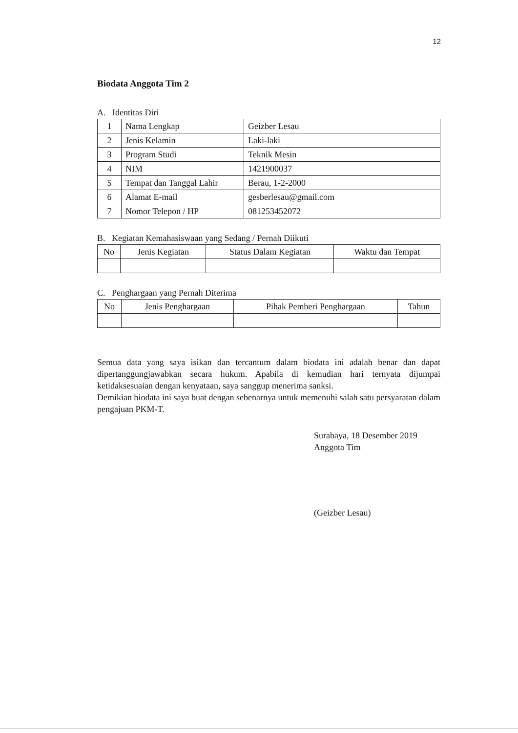12
Biodata Anggota Tim 2
A. Identitas Diri
| 1 | Nama Lengkap | Geizber Lesau |
| 2 | Jenis Kelamin | Laki-laki |
| 3 | Program Studi | Teknik Mesin |
| 4 | NIM | 1421900037 |
| 5 | Tempat dan Tanggal Lahir | Berau, 1-2-2000 |
| 6 | Alamat E-mail | gesberlesau@gmail.com |
| 7 | Nomor Telepon / HP | 081253452072 |
B. Kegiatan Kemahasiswaan yang Sedang / Pernah Diikuti
| No | Jenis Kegiatan | Status Dalam Kegiatan | Waktu dan Tempat |
| --- | --- | --- | --- |
C. Penghargaan yang Pernah Diterima
| No | Jenis Penghargaan | Pihak Pemberi Penghargaan | Tahun |
| --- | --- | --- | --- |
Semua data yang saya isikan dan tercantum dalam biodata ini adalah benar dan dapat dipertanggungjawabkan secara hukum. Apabila di kemudian hari ternyata dijumpai ketidaksesuaian dengan kenyataan, saya sanggup menerima sanksi.
Demikian biodata ini saya buat dengan sebenarnya untuk memenuhi salah satu persyaratan dalam pengajuan PKM-T.
Surabaya, 18 Desember 2019
Anggota Tim
(Geizber Lesau)